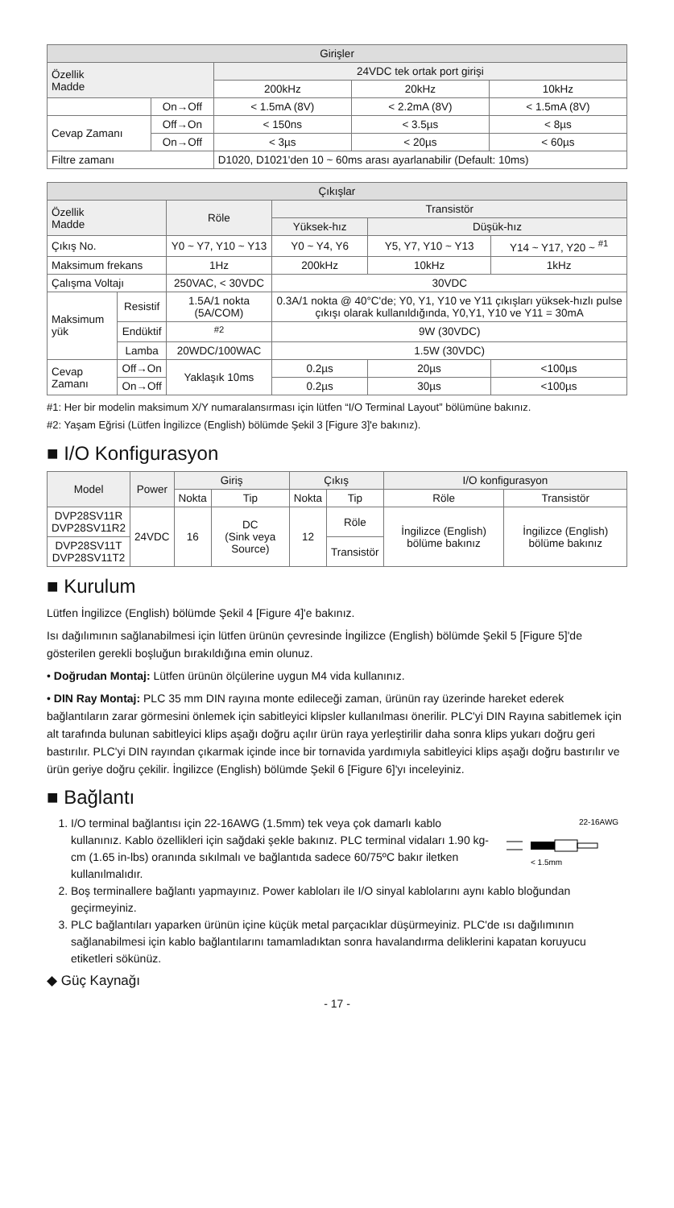| Girişler | | | | |
| --- | --- | --- | --- | --- |
| Özellik Madde | | 24VDC tek ortak port girişi | | |
| | | 200kHz | 20kHz | 10kHz |
| | On→Off | < 1.5mA (8V) | < 2.2mA (8V) | < 1.5mA (8V) |
| Cevap Zamanı | Off→On | < 150ns | < 3.5µs | < 8µs |
| | On→Off | < 3µs | < 20µs | < 60µs |
| Filtre zamanı | | D1020, D1021'den 10 ~ 60ms arası ayarlanabilir (Default: 10ms) | | |
| Çıkışlar | | | | | |
| --- | --- | --- | --- | --- | --- |
| Özellik Madde | | Röle | Transistör | | |
| | | | Yüksek-hız | Düşük-hız | |
| Çıkış No. | | Y0 ~ Y7, Y10 ~ Y13 | Y0 ~ Y4, Y6 | Y5, Y7, Y10 ~ Y13 | Y14 ~ Y17, Y20 ~ <sup>#1</sup> |
| Maksimum frekans | | 1Hz | 200kHz | 10kHz | 1kHz |
| Çalışma Voltajı | | 250VAC, < 30VDC | 30VDC | | |
| Maksimum yük | Resistif | 1.5A/1 nokta (5A/COM) | 0.3A/1 nokta @ 40°C'de; Y0, Y1, Y10 ve Y11 çıkışları yüksek-hızlı pulse çıkışı olarak kullanıldığında, Y0,Y1, Y10 ve Y11 = 30mA | | |
| | Endüktif | <sup>#2</sup> | 9W (30VDC) | | |
| | Lamba | 20WDC/100WAC | 1.5W (30VDC) | | |
| Cevap Zamanı | Off→On | Yaklaşık 10ms | 0.2µs | 20µs | <100µs |
| | On→Off | | 0.2µs | 30µs | <100µs |
#1: Her bir modelin maksimum X/Y numaralansırması için lütfen “I/O Terminal Layout” bölümüne bakınız.
#2: Yaşam Eğrisi (Lütfen İngilizce (English) bölümde Şekil 3 [Figure 3]'e bakınız).
■ I/O Konfigurasyon
| Model | Power | Giriş | | Çıkış | | I/O konfigurasyon | |
| | | Nokta | Tip | Nokta | Tip | Röle | Transistör |
| DVP28SV11R DVP28SV11R2 | 24VDC | 16 | DC (Sink veya Source) | 12 | Röle | İngilizce (English) bölüme bakınız | İngilizce (English) bölüme bakınız |
| DVP28SV11T DVP28SV11T2 | | | | | Transistör | | |
■ Kurulum
Lütfen İngilizce (English) bölümde Şekil 4 [Figure 4]'e bakınız.
Isı dağılımının sağlanabilmesi için lütfen ürünün çevresinde İngilizce (English) bölümde Şekil 5 [Figure 5]'de gösterilen gerekli boşluğun bırakıldığına emin olunuz.
• Doğrudan Montaj: Lütfen ürünün ölçülerine uygun M4 vida kullanınız.
• DIN Ray Montaj: PLC 35 mm DIN rayına monte edileceği zaman, ürünün ray üzerinde hareket ederek bağlantıların zarar görmesini önlemek için sabitleyici klipsler kullanılması önerilir. PLC'yi DIN Rayına sabitlemek için alt tarafında bulunan sabitleyici klips aşağı doğru açılır ürün raya yerleştirilir daha sonra klips yukarı doğru geri bastırılır. PLC'yi DIN rayından çıkarmak içinde ince bir tornavida yardımıyla sabitleyici klips aşağı doğru bastırılır ve ürün geriye doğru çekilir. İngilizce (English) bölümde Şekil 6 [Figure 6]'yı inceleyiniz.
■ Bağlantı
1. I/O terminal bağlantısı için 22-16AWG (1.5mm) tek veya çok damarlı kablo kullanınız. Kablo özellikleri için sağdaki şekle bakınız. PLC terminal vidaları 1.90 kg-cm (1.65 in-lbs) oranında sıkılmalı ve bağlantıda sadece 60/75ºC bakır iletken kullanılmalıdır.
22-16AWG
< 1.5mm
2. Boş terminallere bağlantı yapmayınız. Power kabloları ile I/O sinyal kablolarını aynı kablo bloğundan geçirmeyiniz.
3. PLC bağlantıları yaparken ürünün içine küçük metal parçacıklar düşürmeyiniz. PLC'de ısı dağılımının sağlanabilmesi için kablo bağlantılarını tamamladıktan sonra havalandırma deliklerini kapatan koruyucu etiketleri sökünüz.
◆ Güç Kaynağı
- 17 -